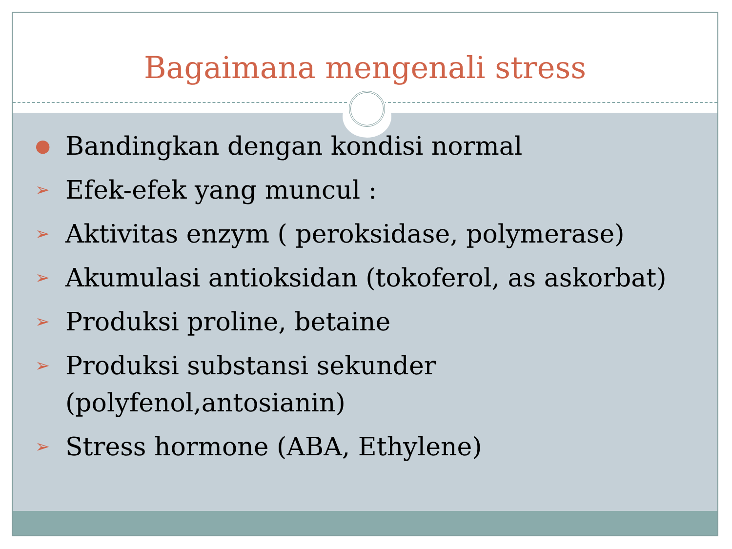Bagaimana mengenali stress
● Bandingkan dengan kondisi normal
➢ Efek-efek yang muncul :
➢ Aktivitas enzym ( peroksidase, polymerase)
➢ Akumulasi antioksidan (tokoferol, as askorbat)
➢ Produksi proline, betaine
➢ Produksi substansi sekunder (polyfenol,antosianin)
➢ Stress hormone (ABA, Ethylene)